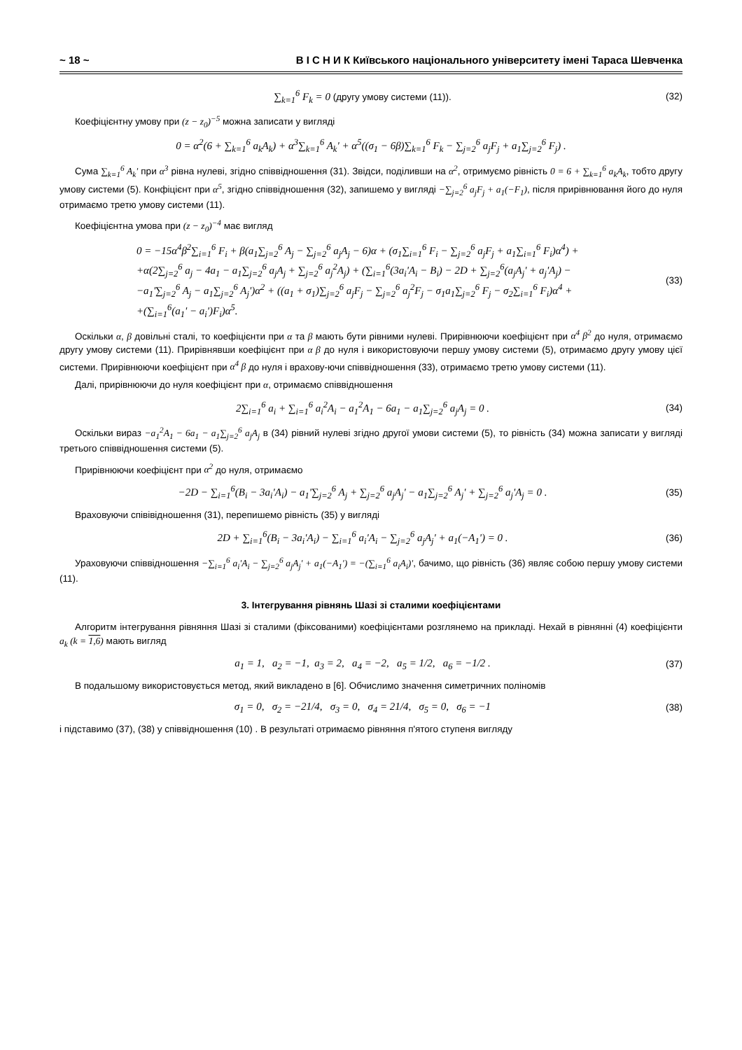~ 18 ~ В І С Н И К Київського національного університету імені Тараса Шевченка
∑<sub>k=1</sub><sup>6</sup> F<sub>k</sub> = 0 (другу умову системи (11)). (32)
Коефіцієнтну умову при (z − z<sub>0</sub>)<sup>−5</sup> можна записати у вигляді
0 = α<sup>2</sup>(6 + ∑<sub>k=1</sub><sup>6</sup> a<sub>k</sub>A<sub>k</sub>) + α<sup>3</sup>∑<sub>k=1</sub><sup>6</sup> A<sub>k</sub>' + α<sup>5</sup>((σ<sub>1</sub> − 6β)∑<sub>k=1</sub><sup>6</sup> F<sub>k</sub> − ∑<sub>j=2</sub><sup>6</sup> a<sub>j</sub>F<sub>j</sub> + a<sub>1</sub>∑<sub>j=2</sub><sup>6</sup> F<sub>j</sub>) .
Сума ∑<sub>k=1</sub><sup>6</sup> A<sub>k</sub>' при α<sup>3</sup> рівна нулеві, згідно співвідношення (31). Звідси, поділивши на α<sup>2</sup>, отримуємо рівність 0 = 6 + ∑<sub>k=1</sub><sup>6</sup> a<sub>k</sub>A<sub>k</sub>, тобто другу умову системи (5). Конфіцієнт при α<sup>5</sup>, згідно співвідношення (32), запишемо у вигляді −∑<sub>j=2</sub><sup>6</sup> a<sub>j</sub>F<sub>j</sub> + a<sub>1</sub>(−F<sub>1</sub>), після прирівнювання його до нуля отримаємо третю умову системи (11).
Коефіцієнтна умова при (z − z<sub>0</sub>)<sup>−4</sup> має вигляд
0 = −15α<sup>4</sup>β<sup>2</sup>∑<sub>i=1</sub><sup>6</sup> F<sub>i</sub> + β(a<sub>1</sub>∑<sub>j=2</sub><sup>6</sup> A<sub>j</sub> − ∑<sub>j=2</sub><sup>6</sup> a<sub>j</sub>A<sub>j</sub> − 6)α + (σ<sub>1</sub>∑<sub>i=1</sub><sup>6</sup> F<sub>i</sub> − ∑<sub>j=2</sub><sup>6</sup> a<sub>j</sub>F<sub>j</sub> + a<sub>1</sub>∑<sub>i=1</sub><sup>6</sup> F<sub>i</sub>)α<sup>4</sup>) +
+α(2∑<sub>j=2</sub><sup>6</sup> a<sub>j</sub> − 4a<sub>1</sub> − a<sub>1</sub>∑<sub>j=2</sub><sup>6</sup> a<sub>j</sub>A<sub>j</sub> + ∑<sub>j=2</sub><sup>6</sup> a<sub>j</sub><sup>2</sup>A<sub>j</sub>) + (∑<sub>i=1</sub><sup>6</sup>(3a<sub>i</sub>'A<sub>i</sub> − B<sub>i</sub>) − 2D + ∑<sub>j=2</sub><sup>6</sup>(a<sub>j</sub>A<sub>j</sub>' + a<sub>j</sub>'A<sub>j</sub>) −
−a<sub>1</sub>'∑<sub>j=2</sub><sup>6</sup> A<sub>j</sub> − a<sub>1</sub>∑<sub>j=2</sub><sup>6</sup> A<sub>j</sub>')α<sup>2</sup> + ((a<sub>1</sub> + σ<sub>1</sub>)∑<sub>j=2</sub><sup>6</sup> a<sub>j</sub>F<sub>j</sub> − ∑<sub>j=2</sub><sup>6</sup> a<sub>j</sub><sup>2</sup>F<sub>j</sub> − σ<sub>1</sub>a<sub>1</sub>∑<sub>j=2</sub><sup>6</sup> F<sub>j</sub> − σ<sub>2</sub>∑<sub>i=1</sub><sup>6</sup> F<sub>i</sub>)α<sup>4</sup> +
+(∑<sub>i=1</sub><sup>6</sup>(a<sub>1</sub>' − a<sub>i</sub>')F<sub>i</sub>)α<sup>5</sup>. (33)
Оскільки α, β довільні сталі, то коефіцієнти при α та β мають бути рівними нулеві. Прирівнюючи коефіцієнт при α<sup>4</sup> β<sup>2</sup> до нуля, отримаємо другу умову системи (11). Прирівнявши коефіцієнт при α β до нуля і використовуючи першу умову системи (5), отримаємо другу умову цієї системи. Прирівнюючи коефіцієнт при α<sup>4</sup> β до нуля і врахову-ючи співвідношення (33), отримаємо третю умову системи (11).
Далі, прирівнюючи до нуля коефіцієнт при α, отримаємо співвідношення
2∑<sub>i=1</sub><sup>6</sup> a<sub>i</sub> + ∑<sub>i=1</sub><sup>6</sup> a<sub>i</sub><sup>2</sup>A<sub>i</sub> − a<sub>1</sub><sup>2</sup>A<sub>1</sub> − 6a<sub>1</sub> − a<sub>1</sub>∑<sub>j=2</sub><sup>6</sup> a<sub>j</sub>A<sub>j</sub> = 0 . (34)
Оскільки вираз −a<sub>1</sub><sup>2</sup>A<sub>1</sub> − 6a<sub>1</sub> − a<sub>1</sub>∑<sub>j=2</sub><sup>6</sup> a<sub>j</sub>A<sub>j</sub> в (34) рівний нулеві згідно другої умови системи (5), то рівність (34) можна записати у вигляді третього співвідношення системи (5).
Прирівнюючи коефіцієнт при α<sup>2</sup> до нуля, отримаємо
−2D − ∑<sub>i=1</sub><sup>6</sup>(B<sub>i</sub> − 3a<sub>i</sub>'A<sub>i</sub>) − a<sub>1</sub>'∑<sub>j=2</sub><sup>6</sup> A<sub>j</sub> + ∑<sub>j=2</sub><sup>6</sup> a<sub>j</sub>A<sub>j</sub>' − a<sub>1</sub>∑<sub>j=2</sub><sup>6</sup> A<sub>j</sub>' + ∑<sub>j=2</sub><sup>6</sup> a<sub>j</sub>'A<sub>j</sub> = 0 . (35)
Враховуючи співівідношення (31), перепишемо рівність (35) у вигляді
2D + ∑<sub>i=1</sub><sup>6</sup>(B<sub>i</sub> − 3a<sub>i</sub>'A<sub>i</sub>) − ∑<sub>i=1</sub><sup>6</sup> a<sub>i</sub>'A<sub>i</sub> − ∑<sub>j=2</sub><sup>6</sup> a<sub>j</sub>A<sub>j</sub>' + a<sub>1</sub>(−A<sub>1</sub>') = 0 . (36)
Ураховуючи співвідношення −∑<sub>i=1</sub><sup>6</sup> a<sub>i</sub>'A<sub>i</sub> − ∑<sub>j=2</sub><sup>6</sup> a<sub>j</sub>A<sub>j</sub>' + a<sub>1</sub>(−A<sub>1</sub>') = −(∑<sub>i=1</sub><sup>6</sup> a<sub>i</sub>A<sub>i</sub>)', бачимо, що рівність (36) являє собою першу умову системи (11).
3. Інтегрування рівнянь Шазі зі сталими коефіцієнтами
Алгоритм інтегрування рівняння Шазі зі сталими (фіксованими) коефіцієнтами розглянемо на прикладі. Нехай в рівнянні (4) коефіцієнти a<sub>k</sub> (k = 1,6) мають вигляд
a<sub>1</sub> = 1, a<sub>2</sub> = −1, a<sub>3</sub> = 2, a<sub>4</sub> = −2, a<sub>5</sub> = 1/2, a<sub>6</sub> = −1/2 . (37)
В подальшому використовується метод, який викладено в [6]. Обчислимо значення симетричних поліномів
σ<sub>1</sub> = 0, σ<sub>2</sub> = −21/4, σ<sub>3</sub> = 0, σ<sub>4</sub> = 21/4, σ<sub>5</sub> = 0, σ<sub>6</sub> = −1 (38)
і підставимо (37), (38) у співвідношення (10) . В результаті отримаємо рівняння п'ятого ступеня вигляду